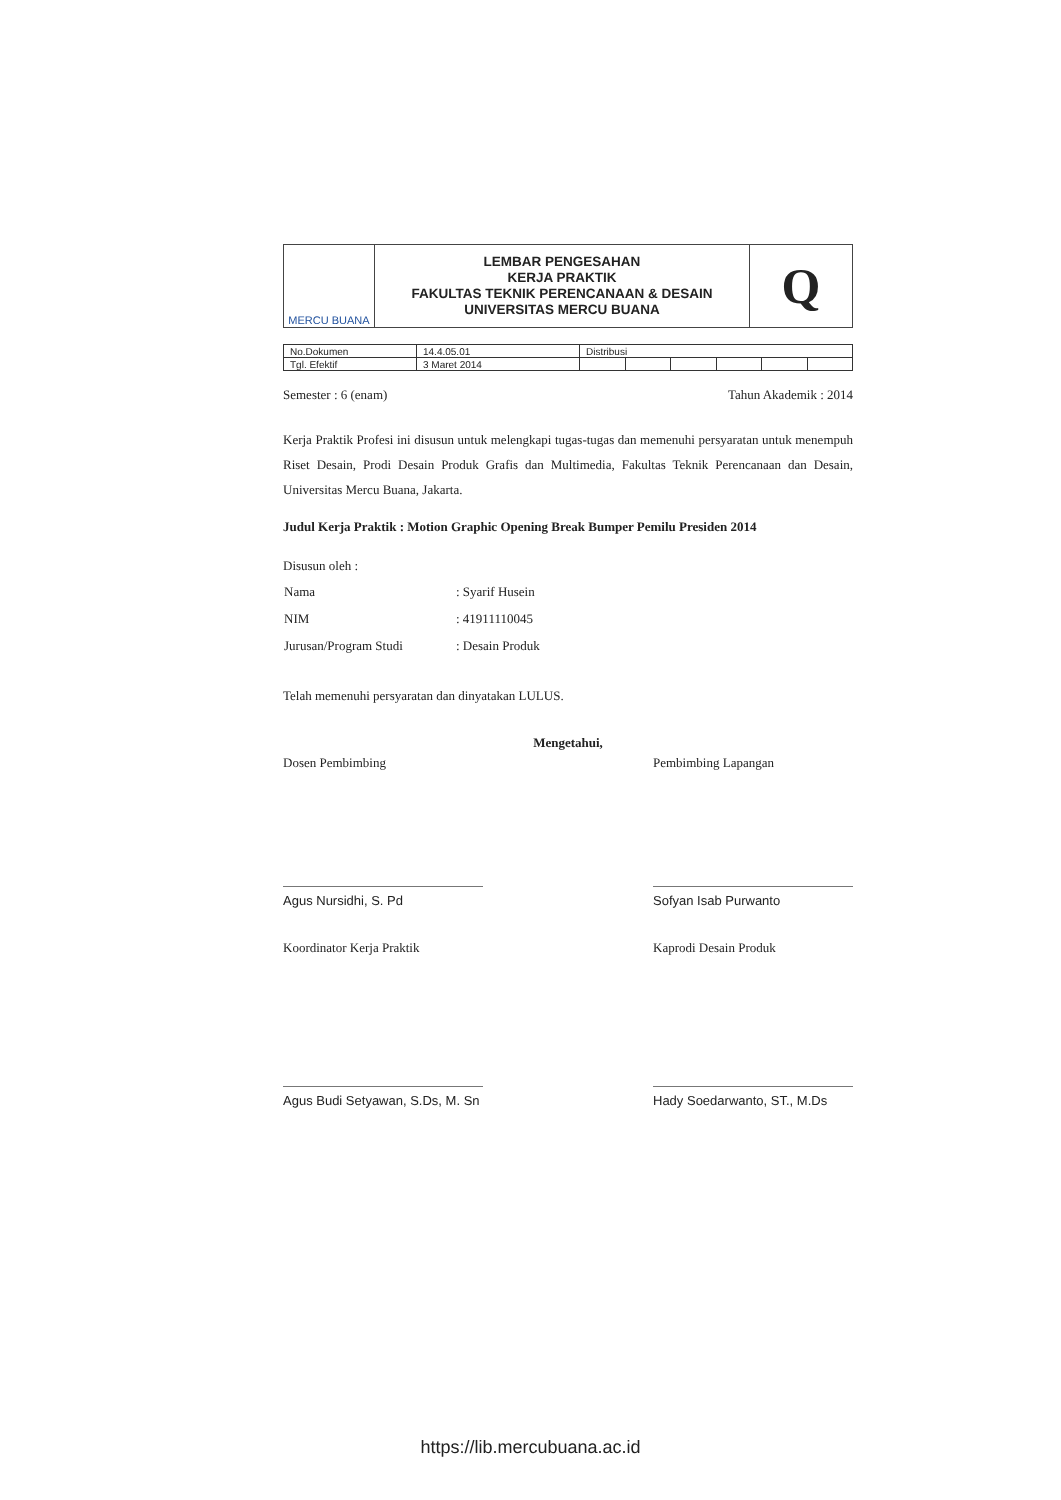| MERCU BUANA | LEMBAR PENGESAHAN KERJA PRAKTIK FAKULTAS TEKNIK PERENCANAAN & DESAIN UNIVERSITAS MERCU BUANA | Q |
| No.Dokumen | 14.4.05.01 | Distribusi | | | | | |
| Tgl. Efektif | 3 Maret 2014 | | | | | | |
Semester : 6 (enam) Tahun Akademik : 2014
Kerja Praktik Profesi ini disusun untuk melengkapi tugas-tugas dan memenuhi persyaratan untuk menempuh Riset Desain, Prodi Desain Produk Grafis dan Multimedia, Fakultas Teknik Perencanaan dan Desain, Universitas Mercu Buana, Jakarta.
Judul Kerja Praktik : Motion Graphic Opening Break Bumper Pemilu Presiden 2014
Disusun oleh :
| Nama | : Syarif Husein |
| NIM | : 41911110045 |
| Jurusan/Program Studi | : Desain Produk |
Telah memenuhi persyaratan dan dinyatakan LULUS.
Mengetahui,
Dosen Pembimbing
Agus Nursidhi, S. Pd
Pembimbing Lapangan
Sofyan Isab Purwanto
Koordinator Kerja Praktik
Agus Budi Setyawan, S.Ds, M. Sn
Kaprodi Desain Produk
Hady Soedarwanto, ST., M.Ds
https://lib.mercubuana.ac.id